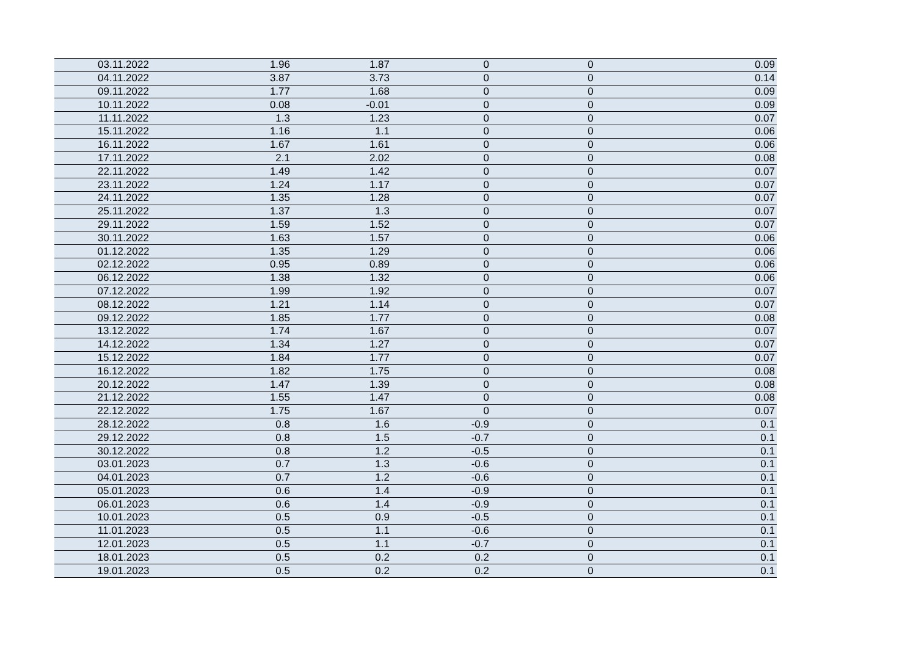| 03.11.2022 | 1.96 | 1.87 | 0 | 0 | 0.09 |
| 04.11.2022 | 3.87 | 3.73 | 0 | 0 | 0.14 |
| 09.11.2022 | 1.77 | 1.68 | 0 | 0 | 0.09 |
| 10.11.2022 | 0.08 | -0.01 | 0 | 0 | 0.09 |
| 11.11.2022 | 1.3 | 1.23 | 0 | 0 | 0.07 |
| 15.11.2022 | 1.16 | 1.1 | 0 | 0 | 0.06 |
| 16.11.2022 | 1.67 | 1.61 | 0 | 0 | 0.06 |
| 17.11.2022 | 2.1 | 2.02 | 0 | 0 | 0.08 |
| 22.11.2022 | 1.49 | 1.42 | 0 | 0 | 0.07 |
| 23.11.2022 | 1.24 | 1.17 | 0 | 0 | 0.07 |
| 24.11.2022 | 1.35 | 1.28 | 0 | 0 | 0.07 |
| 25.11.2022 | 1.37 | 1.3 | 0 | 0 | 0.07 |
| 29.11.2022 | 1.59 | 1.52 | 0 | 0 | 0.07 |
| 30.11.2022 | 1.63 | 1.57 | 0 | 0 | 0.06 |
| 01.12.2022 | 1.35 | 1.29 | 0 | 0 | 0.06 |
| 02.12.2022 | 0.95 | 0.89 | 0 | 0 | 0.06 |
| 06.12.2022 | 1.38 | 1.32 | 0 | 0 | 0.06 |
| 07.12.2022 | 1.99 | 1.92 | 0 | 0 | 0.07 |
| 08.12.2022 | 1.21 | 1.14 | 0 | 0 | 0.07 |
| 09.12.2022 | 1.85 | 1.77 | 0 | 0 | 0.08 |
| 13.12.2022 | 1.74 | 1.67 | 0 | 0 | 0.07 |
| 14.12.2022 | 1.34 | 1.27 | 0 | 0 | 0.07 |
| 15.12.2022 | 1.84 | 1.77 | 0 | 0 | 0.07 |
| 16.12.2022 | 1.82 | 1.75 | 0 | 0 | 0.08 |
| 20.12.2022 | 1.47 | 1.39 | 0 | 0 | 0.08 |
| 21.12.2022 | 1.55 | 1.47 | 0 | 0 | 0.08 |
| 22.12.2022 | 1.75 | 1.67 | 0 | 0 | 0.07 |
| 28.12.2022 | 0.8 | 1.6 | -0.9 | 0 | 0.1 |
| 29.12.2022 | 0.8 | 1.5 | -0.7 | 0 | 0.1 |
| 30.12.2022 | 0.8 | 1.2 | -0.5 | 0 | 0.1 |
| 03.01.2023 | 0.7 | 1.3 | -0.6 | 0 | 0.1 |
| 04.01.2023 | 0.7 | 1.2 | -0.6 | 0 | 0.1 |
| 05.01.2023 | 0.6 | 1.4 | -0.9 | 0 | 0.1 |
| 06.01.2023 | 0.6 | 1.4 | -0.9 | 0 | 0.1 |
| 10.01.2023 | 0.5 | 0.9 | -0.5 | 0 | 0.1 |
| 11.01.2023 | 0.5 | 1.1 | -0.6 | 0 | 0.1 |
| 12.01.2023 | 0.5 | 1.1 | -0.7 | 0 | 0.1 |
| 18.01.2023 | 0.5 | 0.2 | 0.2 | 0 | 0.1 |
| 19.01.2023 | 0.5 | 0.2 | 0.2 | 0 | 0.1 |